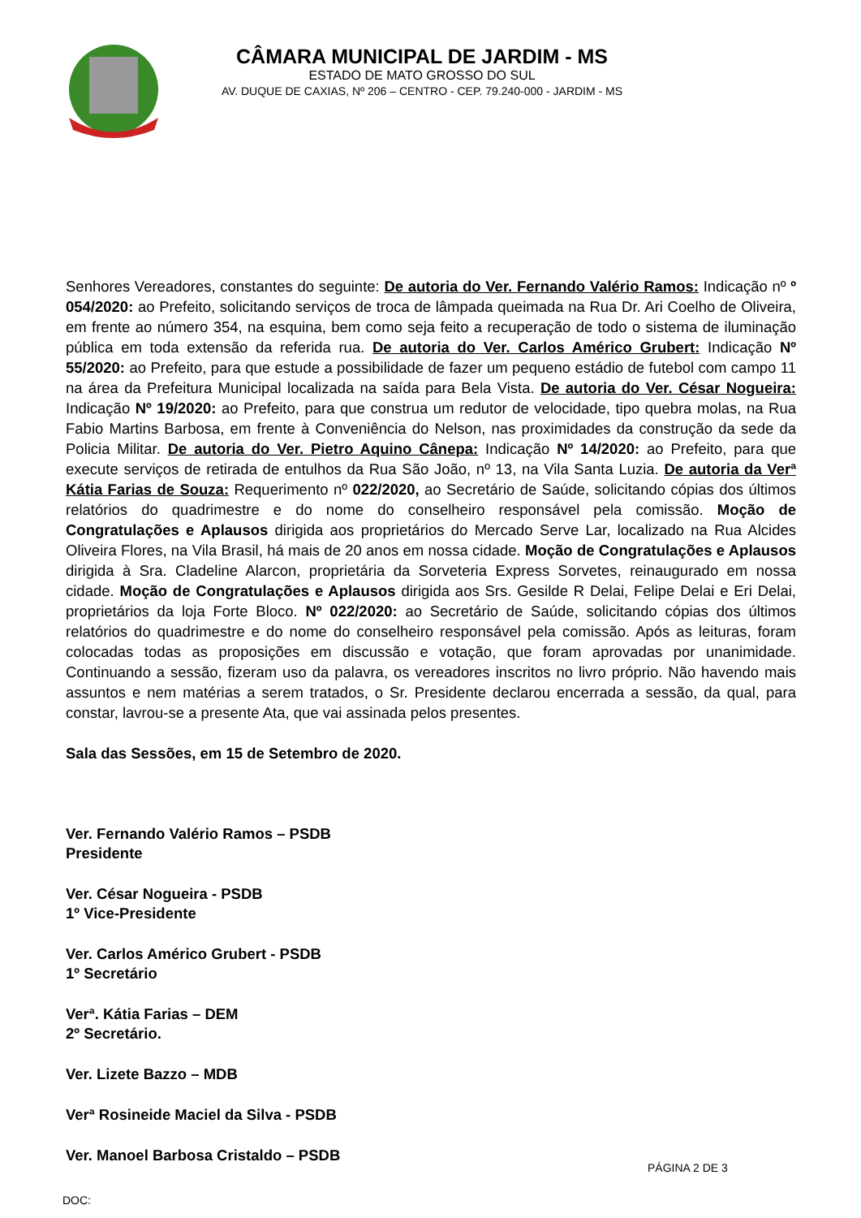CÂMARA MUNICIPAL DE JARDIM - MS
ESTADO DE MATO GROSSO DO SUL
AV. DUQUE DE CAXIAS, Nº 206 – CENTRO - CEP. 79.240-000 - JARDIM - MS
Senhores Vereadores, constantes do seguinte: De autoria do Ver. Fernando Valério Ramos: Indicação nº º 054/2020: ao Prefeito, solicitando serviços de troca de lâmpada queimada na Rua Dr. Ari Coelho de Oliveira, em frente ao número 354, na esquina, bem como seja feito a recuperação de todo o sistema de iluminação pública em toda extensão da referida rua. De autoria do Ver. Carlos Américo Grubert: Indicação Nº 55/2020: ao Prefeito, para que estude a possibilidade de fazer um pequeno estádio de futebol com campo 11 na área da Prefeitura Municipal localizada na saída para Bela Vista. De autoria do Ver. César Nogueira: Indicação Nº 19/2020: ao Prefeito, para que construa um redutor de velocidade, tipo quebra molas, na Rua Fabio Martins Barbosa, em frente à Conveniência do Nelson, nas proximidades da construção da sede da Policia Militar. De autoria do Ver. Pietro Aquino Cânepa: Indicação Nº 14/2020: ao Prefeito, para que execute serviços de retirada de entulhos da Rua São João, nº 13, na Vila Santa Luzia. De autoria da Verª Kátia Farias de Souza: Requerimento nº 022/2020, ao Secretário de Saúde, solicitando cópias dos últimos relatórios do quadrimestre e do nome do conselheiro responsável pela comissão. Moção de Congratulações e Aplausos dirigida aos proprietários do Mercado Serve Lar, localizado na Rua Alcides Oliveira Flores, na Vila Brasil, há mais de 20 anos em nossa cidade. Moção de Congratulações e Aplausos dirigida à Sra. Cladeline Alarcon, proprietária da Sorveteria Express Sorvetes, reinaugurado em nossa cidade. Moção de Congratulações e Aplausos dirigida aos Srs. Gesilde R Delai, Felipe Delai e Eri Delai, proprietários da loja Forte Bloco. Nº 022/2020: ao Secretário de Saúde, solicitando cópias dos últimos relatórios do quadrimestre e do nome do conselheiro responsável pela comissão. Após as leituras, foram colocadas todas as proposições em discussão e votação, que foram aprovadas por unanimidade. Continuando a sessão, fizeram uso da palavra, os vereadores inscritos no livro próprio. Não havendo mais assuntos e nem matérias a serem tratados, o Sr. Presidente declarou encerrada a sessão, da qual, para constar, lavrou-se a presente Ata, que vai assinada pelos presentes.
Sala das Sessões, em 15 de Setembro de 2020.
Ver. Fernando Valério Ramos – PSDB
Presidente
Ver. César Nogueira - PSDB
1º Vice-Presidente
Ver. Carlos Américo Grubert - PSDB
1º Secretário
Verª. Kátia Farias – DEM
2º Secretário.
Ver. Lizete Bazzo – MDB
Verª Rosineide Maciel da Silva - PSDB
Ver. Manoel Barbosa Cristaldo – PSDB
PÁGINA 2 DE 3
DOC: